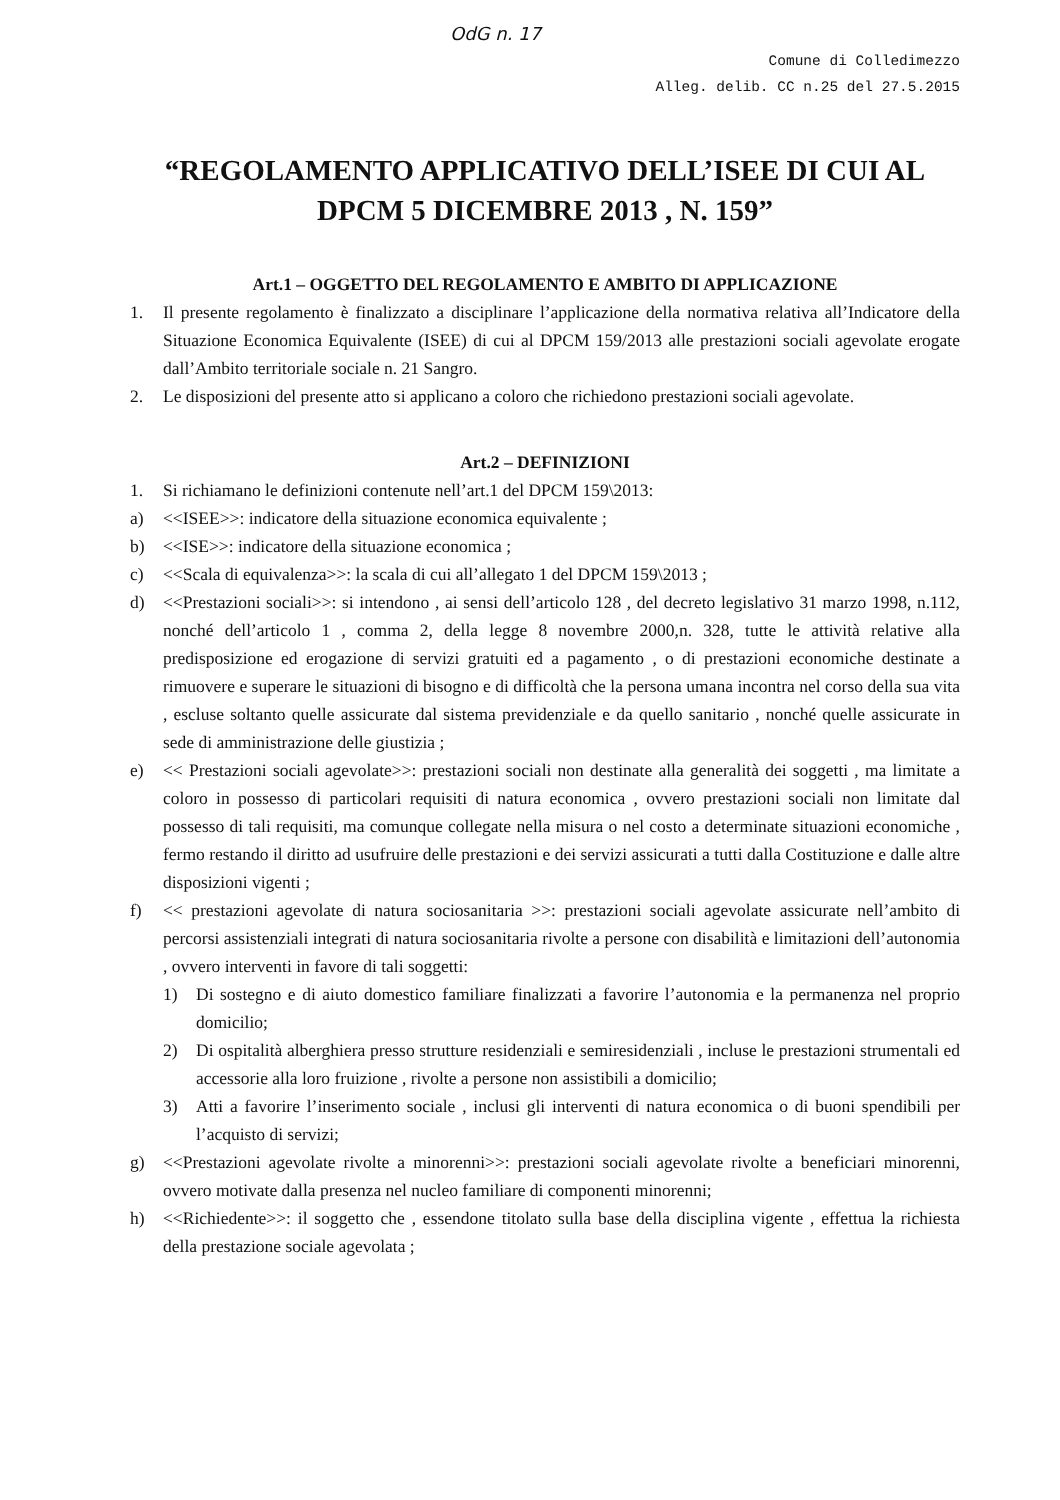OdG n. 17
Comune di Colledimezzo
Alleg. delib. CC n.25 del 27.5.2015
“REGOLAMENTO APPLICATIVO DELL’ISEE DI CUI AL DPCM 5 DICEMBRE 2013 , N. 159”
Art.1 – OGGETTO DEL REGOLAMENTO E AMBITO DI APPLICAZIONE
1. Il presente regolamento è finalizzato a disciplinare l’applicazione della normativa relativa all’Indicatore della Situazione Economica Equivalente (ISEE) di cui al DPCM 159/2013 alle prestazioni sociali agevolate erogate dall’Ambito territoriale sociale n. 21 Sangro.
2. Le disposizioni del presente atto si applicano a coloro che richiedono prestazioni sociali agevolate.
Art.2 – DEFINIZIONI
1. Si richiamano le definizioni contenute nell’art.1 del DPCM 159\2013:
a) <<ISEE>>: indicatore della situazione economica equivalente ;
b) <<ISE>>: indicatore della situazione economica ;
c) <<Scala di equivalenza>>: la scala di cui all’allegato 1 del DPCM 159\2013 ;
d) <<Prestazioni sociali>>: si intendono , ai sensi dell’articolo 128 , del decreto legislativo 31 marzo 1998, n.112, nonché dell’articolo 1 , comma 2, della legge 8 novembre 2000,n. 328, tutte le attività relative alla predisposizione ed erogazione di servizi gratuiti ed a pagamento , o di prestazioni economiche destinate a rimuovere e superare le situazioni di bisogno e di difficoltà che la persona umana incontra nel corso della sua vita , escluse soltanto quelle assicurate dal sistema previdenziale e da quello sanitario , nonché quelle assicurate in sede di amministrazione delle giustizia ;
e) << Prestazioni sociali agevolate>>: prestazioni sociali non destinate alla generalità dei soggetti , ma limitate a coloro in possesso di particolari requisiti di natura economica , ovvero prestazioni sociali non limitate dal possesso di tali requisiti, ma comunque collegate nella misura o nel costo a determinate situazioni economiche , fermo restando il diritto ad usufruire delle prestazioni e dei servizi assicurati a tutti dalla Costituzione e dalle altre disposizioni vigenti ;
f) << prestazioni agevolate di natura sociosanitaria >>: prestazioni sociali agevolate assicurate nell’ambito di percorsi assistenziali integrati di natura sociosanitaria rivolte a persone con disabilità e limitazioni dell’autonomia , ovvero interventi in favore di tali soggetti:
1) Di sostegno e di aiuto domestico familiare finalizzati a favorire l’autonomia e la permanenza nel proprio domicilio;
2) Di ospitalità alberghiera presso strutture residenziali e semiresidenziali , incluse le prestazioni strumentali ed accessorie alla loro fruizione , rivolte a persone non assistibili a domicilio;
3) Atti a favorire l’inserimento sociale , inclusi gli interventi di natura economica o di buoni spendibili per l’acquisto di servizi;
g) <<Prestazioni agevolate rivolte a minorenni>>: prestazioni sociali agevolate rivolte a beneficiari minorenni, ovvero motivate dalla presenza nel nucleo familiare di componenti minorenni;
h) <<Richiedente>>: il soggetto che , essendone titolato sulla base della disciplina vigente , effettua la richiesta della prestazione sociale agevolata ;